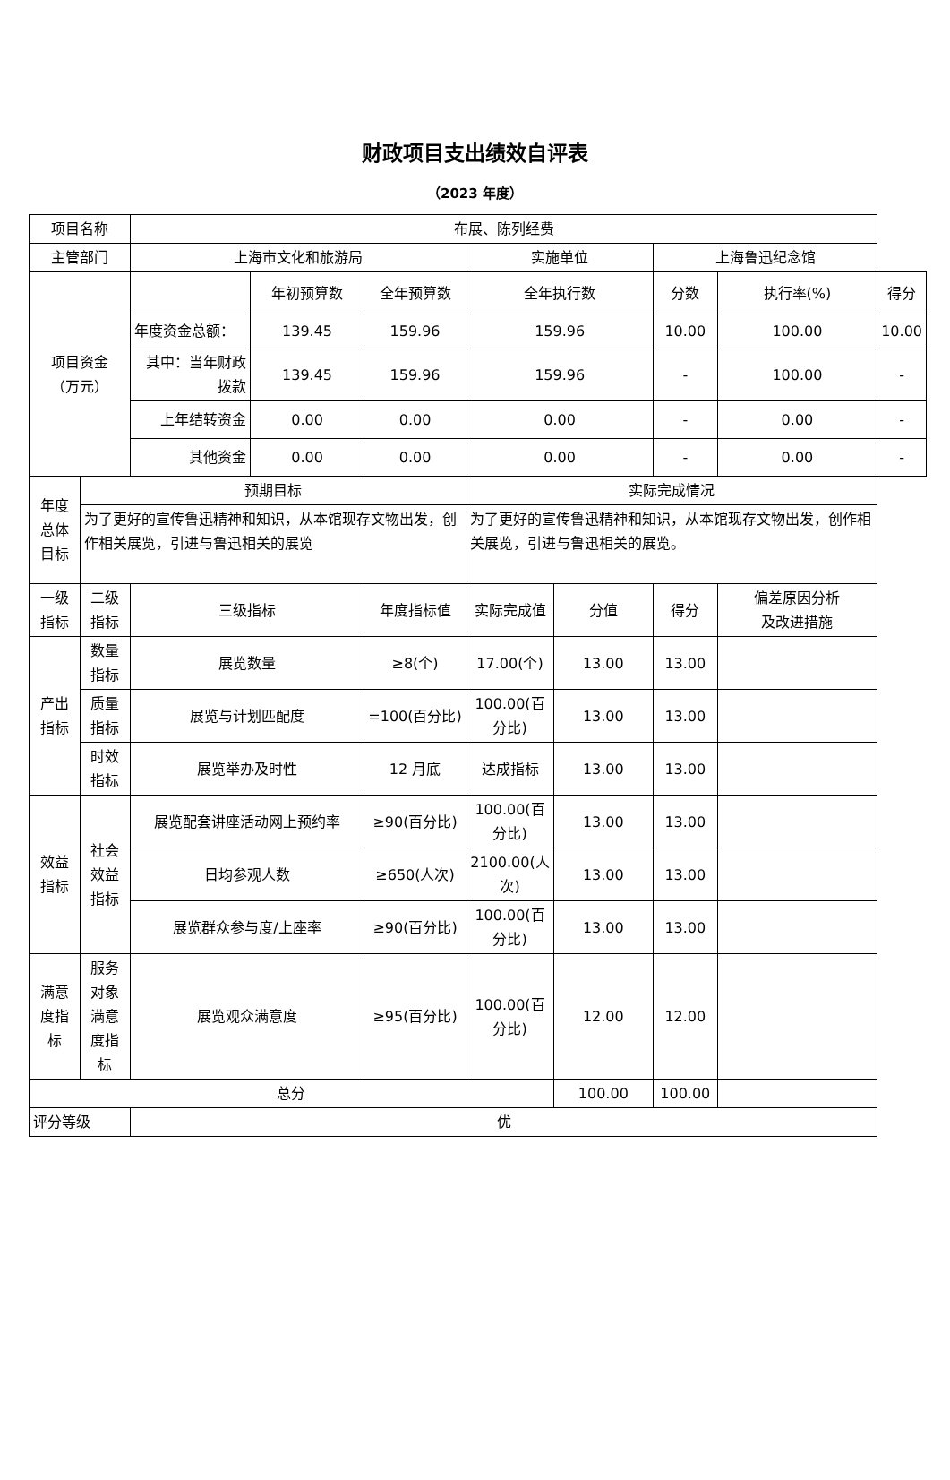财政项目支出绩效自评表
（2023 年度）
| 项目名称 | | 布展、陈列经费 | | | | | | | |
| 主管部门 | | 上海市文化和旅游局 | | | 实施单位 | | 上海鲁迅纪念馆 | | |
| 项目资金 （万元） | | | 年初预算数 | 全年预算数 | 全年执行数 | | 分数 | 执行率(%) | 得分 |
| | | 年度资金总额： | 139.45 | 159.96 | 159.96 | | 10.00 | 100.00 | 10.00 |
| | | 其中：当年财政拨款 | 139.45 | 159.96 | 159.96 | | - | 100.00 | - |
| | | 上年结转资金 | 0.00 | 0.00 | 0.00 | | - | 0.00 | - |
| | | 其他资金 | 0.00 | 0.00 | 0.00 | | - | 0.00 | - |
| 年度总体目标 | 预期目标 | | | | 实际完成情况 | | | | |
| | 为了更好的宣传鲁迅精神和知识，从本馆现存文物出发，创作相关展览，引进与鲁迅相关的展览 | | | | 为了更好的宣传鲁迅精神和知识，从本馆现存文物出发，创作相关展览，引进与鲁迅相关的展览。 | | | | |
| 一级指标 | 二级指标 | 三级指标 | | 年度指标值 | 实际完成值 | 分值 | 得分 | 偏差原因分析 及改进措施 | |
| 产出指标 | 数量指标 | 展览数量 | | ≥8(个) | 17.00(个) | 13.00 | 13.00 | | |
| | 质量指标 | 展览与计划匹配度 | | =100(百分比) | 100.00(百分比) | 13.00 | 13.00 | | |
| | 时效指标 | 展览举办及时性 | | 12 月底 | 达成指标 | 13.00 | 13.00 | | |
| 效益指标 | 社会效益指标 | 展览配套讲座活动网上预约率 | | ≥90(百分比) | 100.00(百分比) | 13.00 | 13.00 | | |
| | | 日均参观人数 | | ≥650(人次) | 2100.00(人次) | 13.00 | 13.00 | | |
| | | 展览群众参与度/上座率 | | ≥90(百分比) | 100.00(百分比) | 13.00 | 13.00 | | |
| 满意度指标 | 服务对象满意度指标 | 展览观众满意度 | | ≥95(百分比) | 100.00(百分比) | 12.00 | 12.00 | | |
| 总分 | | | | | | 100.00 | 100.00 | | |
| 评分等级 | | 优 | | | | | | | |